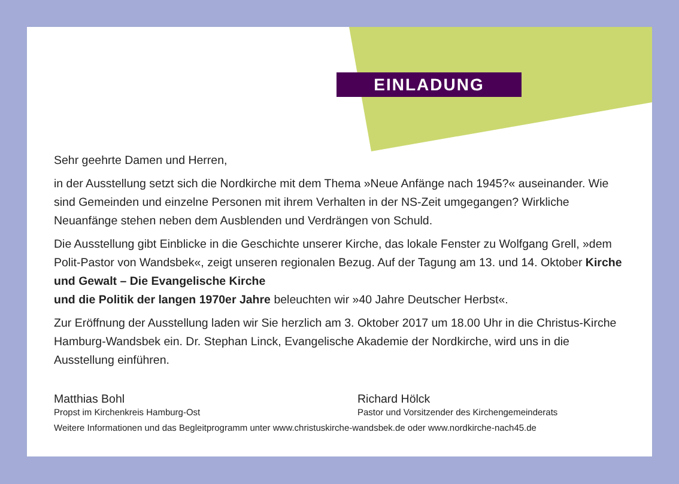EINLADUNG
Sehr geehrte Damen und Herren,
in der Ausstellung setzt sich die Nordkirche mit dem Thema »Neue Anfänge nach 1945?« auseinander. Wie sind Gemeinden und einzelne Personen mit ihrem Verhalten in der NS-Zeit umgegangen? Wirkliche Neuanfänge stehen neben dem Ausblenden und Verdrängen von Schuld.
Die Ausstellung gibt Einblicke in die Geschichte unserer Kirche, das lokale Fenster zu Wolfgang Grell, »dem Polit-Pastor von Wandsbek«, zeigt unseren regionalen Bezug. Auf der Tagung am 13. und 14. Oktober Kirche und Gewalt – Die Evangelische Kirche
und die Politik der langen 1970er Jahre beleuchten wir »40 Jahre Deutscher Herbst«.
Zur Eröffnung der Ausstellung laden wir Sie herzlich am 3. Oktober 2017 um 18.00 Uhr in die Christus-Kirche Hamburg-Wandsbek ein. Dr. Stephan Linck, Evangelische Akademie der Nordkirche, wird uns in die Ausstellung einführen.
Matthias Bohl
Propst im Kirchenkreis Hamburg-Ost
Richard Hölck
Pastor und Vorsitzender des Kirchengemeinderats
Weitere Informationen und das Begleitprogramm unter www.christuskirche-wandsbek.de oder www.nordkirche-nach45.de